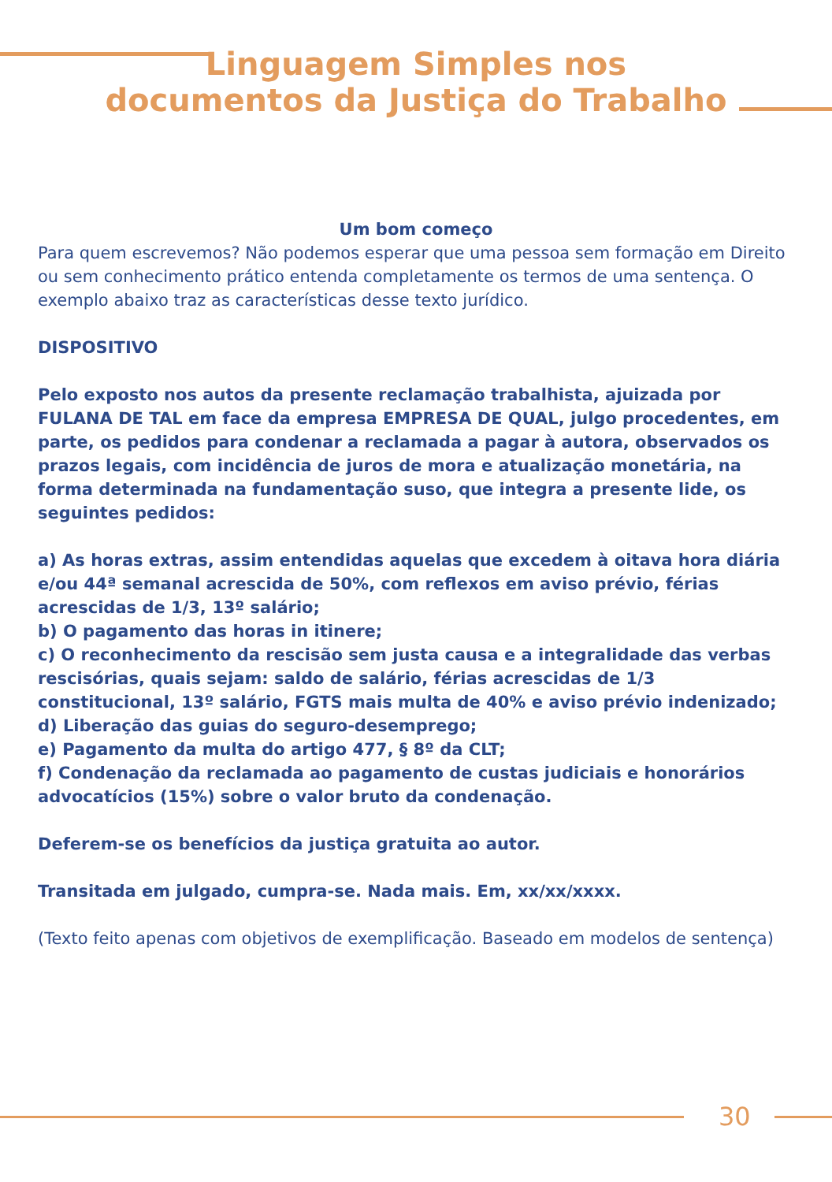Linguagem Simples nos
documentos da Justiça do Trabalho
Um bom começo
Para quem escrevemos? Não podemos esperar que uma pessoa sem formação em Direito ou sem conhecimento prático entenda completamente os termos de uma sentença. O exemplo abaixo traz as características desse texto jurídico.
DISPOSITIVO
Pelo exposto nos autos da presente reclamação trabalhista, ajuizada por FULANA DE TAL em face da empresa EMPRESA DE QUAL, julgo procedentes, em parte, os pedidos para condenar a reclamada a pagar à autora, observados os prazos legais, com incidência de juros de mora e atualização monetária, na forma determinada na fundamentação suso, que integra a presente lide, os seguintes pedidos:
a) As horas extras, assim entendidas aquelas que excedem à oitava hora diária e/ou 44ª semanal acrescida de 50%, com reflexos em aviso prévio, férias acrescidas de 1/3, 13º salário;
b) O pagamento das horas in itinere;
c) O reconhecimento da rescisão sem justa causa e a integralidade das verbas rescisórias, quais sejam: saldo de salário, férias acrescidas de 1/3 constitucional, 13º salário, FGTS mais multa de 40% e aviso prévio indenizado;
d) Liberação das guias do seguro-desemprego;
e) Pagamento da multa do artigo 477, § 8º da CLT;
f) Condenação da reclamada ao pagamento de custas judiciais e honorários advocatícios (15%) sobre o valor bruto da condenação.
Deferem-se os benefícios da justiça gratuita ao autor.
Transitada em julgado, cumpra-se. Nada mais. Em, xx/xx/xxxx.
(Texto feito apenas com objetivos de exemplificação. Baseado em modelos de sentença)
30